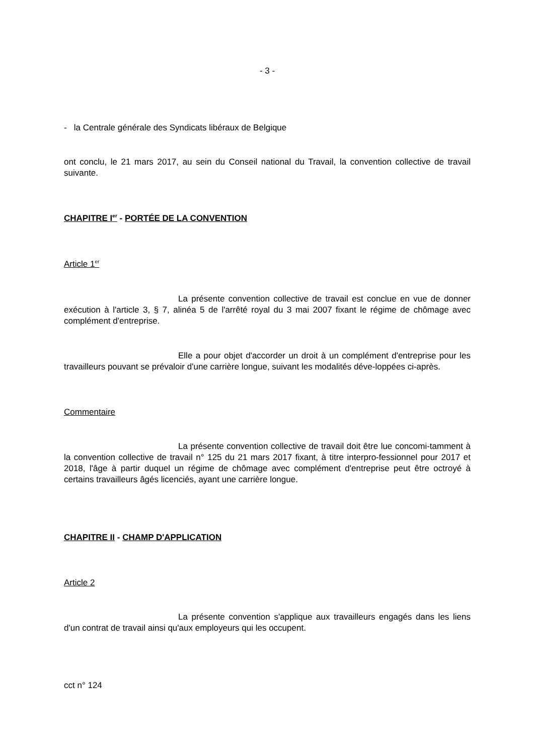- 3 -
- la Centrale générale des Syndicats libéraux de Belgique
ont conclu, le 21 mars 2017, au sein du Conseil national du Travail, la convention collective de travail suivante.
CHAPITRE I<sup>er</sup> - PORTÉE DE LA CONVENTION
Article 1<sup>er</sup>
La présente convention collective de travail est conclue en vue de donner exécution à l'article 3, § 7, alinéa 5 de l'arrêté royal du 3 mai 2007 fixant le régime de chômage avec complément d'entreprise.
Elle a pour objet d'accorder un droit à un complément d'entreprise pour les travailleurs pouvant se prévaloir d'une carrière longue, suivant les modalités déve-loppées ci-après.
Commentaire
La présente convention collective de travail doit être lue concomi-tamment à la convention collective de travail n° 125 du 21 mars 2017 fixant, à titre interpro-fessionnel pour 2017 et 2018, l'âge à partir duquel un régime de chômage avec complément d'entreprise peut être octroyé à certains travailleurs âgés licenciés, ayant une carrière longue.
CHAPITRE II - CHAMP D'APPLICATION
Article 2
La présente convention s'applique aux travailleurs engagés dans les liens d'un contrat de travail ainsi qu'aux employeurs qui les occupent.
cct n° 124